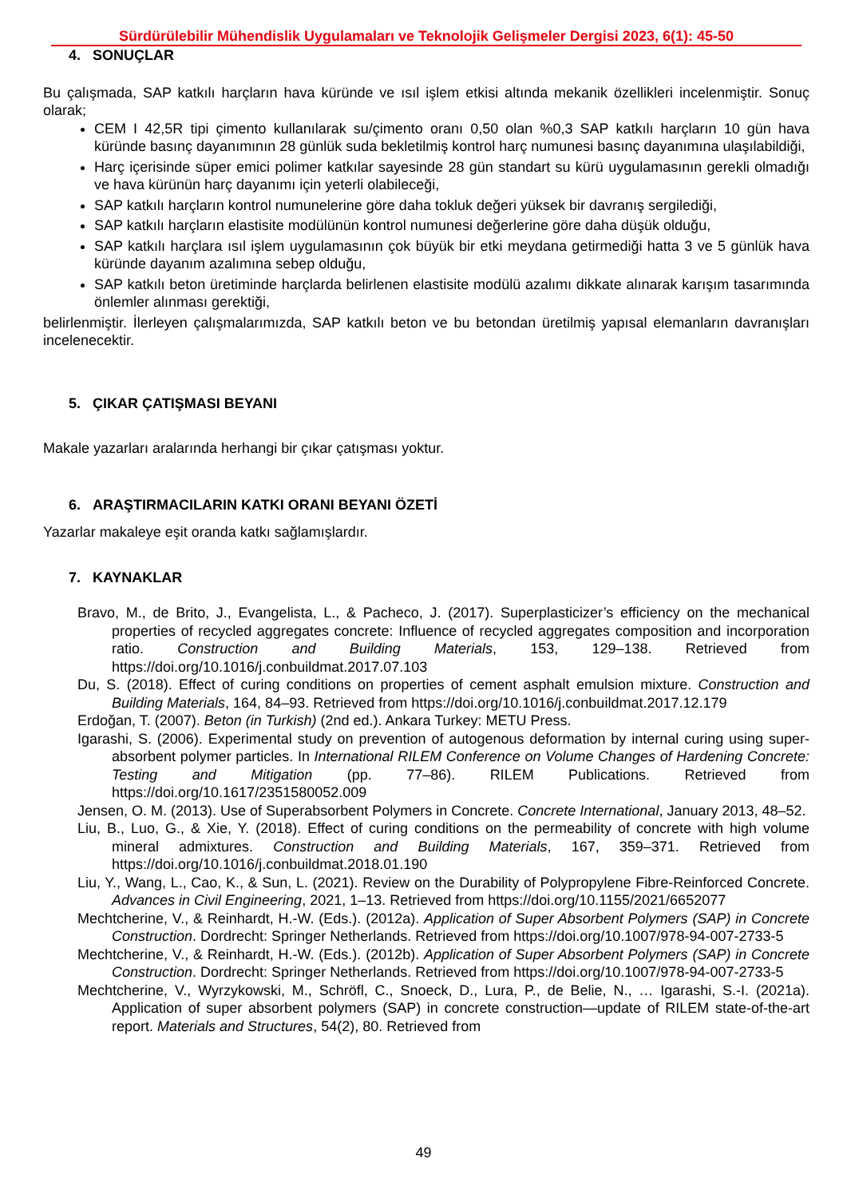Sürdürülebilir Mühendislik Uygulamaları ve Teknolojik Gelişmeler Dergisi 2023, 6(1): 45-50
4. SONUÇLAR
Bu çalışmada, SAP katkılı harçların hava küründe ve ısıl işlem etkisi altında mekanik özellikleri incelenmiştir. Sonuç olarak;
CEM I 42,5R tipi çimento kullanılarak su/çimento oranı 0,50 olan %0,3 SAP katkılı harçların 10 gün hava küründe basınç dayanımının 28 günlük suda bekletilmiş kontrol harç numunesi basınç dayanımına ulaşılabildiği,
Harç içerisinde süper emici polimer katkılar sayesinde 28 gün standart su kürü uygulamasının gerekli olmadığı ve hava kürünün harç dayanımı için yeterli olabileceği,
SAP katkılı harçların kontrol numunelerine göre daha tokluk değeri yüksek bir davranış sergilediği,
SAP katkılı harçların elastisite modülünün kontrol numunesi değerlerine göre daha düşük olduğu,
SAP katkılı harçlara ısıl işlem uygulamasının çok büyük bir etki meydana getirmediği hatta 3 ve 5 günlük hava küründe dayanım azalımına sebep olduğu,
SAP katkılı beton üretiminde harçlarda belirlenen elastisite modülü azalımı dikkate alınarak karışım tasarımında önlemler alınması gerektiği,
belirlenmiştir. İlerleyen çalışmalarımızda, SAP katkılı beton ve bu betondan üretilmiş yapısal elemanların davranışları incelenecektir.
5. ÇIKAR ÇATIŞMASI BEYANI
Makale yazarları aralarında herhangi bir çıkar çatışması yoktur.
6. ARAŞTIRMACILARIN KATKI ORANI BEYANI ÖZETİ
Yazarlar makaleye eşit oranda katkı sağlamışlardır.
7. KAYNAKLAR
Bravo, M., de Brito, J., Evangelista, L., & Pacheco, J. (2017). Superplasticizer’s efficiency on the mechanical properties of recycled aggregates concrete: Influence of recycled aggregates composition and incorporation ratio. Construction and Building Materials, 153, 129–138. Retrieved from https://doi.org/10.1016/j.conbuildmat.2017.07.103
Du, S. (2018). Effect of curing conditions on properties of cement asphalt emulsion mixture. Construction and Building Materials, 164, 84–93. Retrieved from https://doi.org/10.1016/j.conbuildmat.2017.12.179
Erdoğan, T. (2007). Beton (in Turkish) (2nd ed.). Ankara Turkey: METU Press.
Igarashi, S. (2006). Experimental study on prevention of autogenous deformation by internal curing using super-absorbent polymer particles. In International RILEM Conference on Volume Changes of Hardening Concrete: Testing and Mitigation (pp. 77–86). RILEM Publications. Retrieved from https://doi.org/10.1617/2351580052.009
Jensen, O. M. (2013). Use of Superabsorbent Polymers in Concrete. Concrete International, January 2013, 48–52.
Liu, B., Luo, G., & Xie, Y. (2018). Effect of curing conditions on the permeability of concrete with high volume mineral admixtures. Construction and Building Materials, 167, 359–371. Retrieved from https://doi.org/10.1016/j.conbuildmat.2018.01.190
Liu, Y., Wang, L., Cao, K., & Sun, L. (2021). Review on the Durability of Polypropylene Fibre-Reinforced Concrete. Advances in Civil Engineering, 2021, 1–13. Retrieved from https://doi.org/10.1155/2021/6652077
Mechtcherine, V., & Reinhardt, H.-W. (Eds.). (2012a). Application of Super Absorbent Polymers (SAP) in Concrete Construction. Dordrecht: Springer Netherlands. Retrieved from https://doi.org/10.1007/978-94-007-2733-5
Mechtcherine, V., & Reinhardt, H.-W. (Eds.). (2012b). Application of Super Absorbent Polymers (SAP) in Concrete Construction. Dordrecht: Springer Netherlands. Retrieved from https://doi.org/10.1007/978-94-007-2733-5
Mechtcherine, V., Wyrzykowski, M., Schröfl, C., Snoeck, D., Lura, P., de Belie, N., … Igarashi, S.-I. (2021a). Application of super absorbent polymers (SAP) in concrete construction—update of RILEM state-of-the-art report. Materials and Structures, 54(2), 80. Retrieved from
49